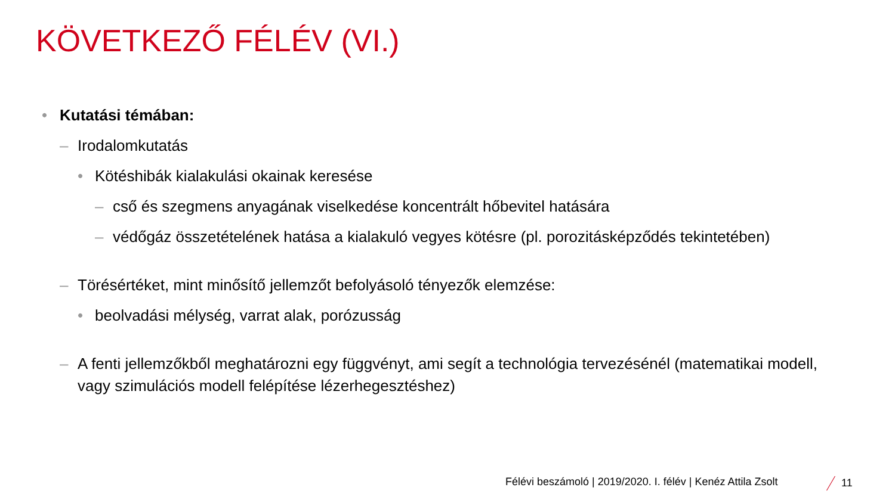KÖVETKEZŐ FÉLÉV (VI.)
• Kutatási témában:
– Irodalomkutatás
• Kötéshibák kialakulási okainak keresése
– cső és szegmens anyagának viselkedése koncentrált hőbevitel hatására
– védőgáz összetételének hatása a kialakuló vegyes kötésre (pl. porozitásképződés tekintetében)
– Törésértéket, mint minősítő jellemzőt befolyásoló tényezők elemzése:
• beolvadási mélység, varrat alak, porózusság
– A fenti jellemzőkből meghatározni egy függvényt, ami segít a technológia tervezésénél (matematikai modell, vagy szimulációs modell felépítése lézerhegesztéshez)
Félévi beszámoló | 2019/2020. I. félév | Kenéz Attila Zsolt
11